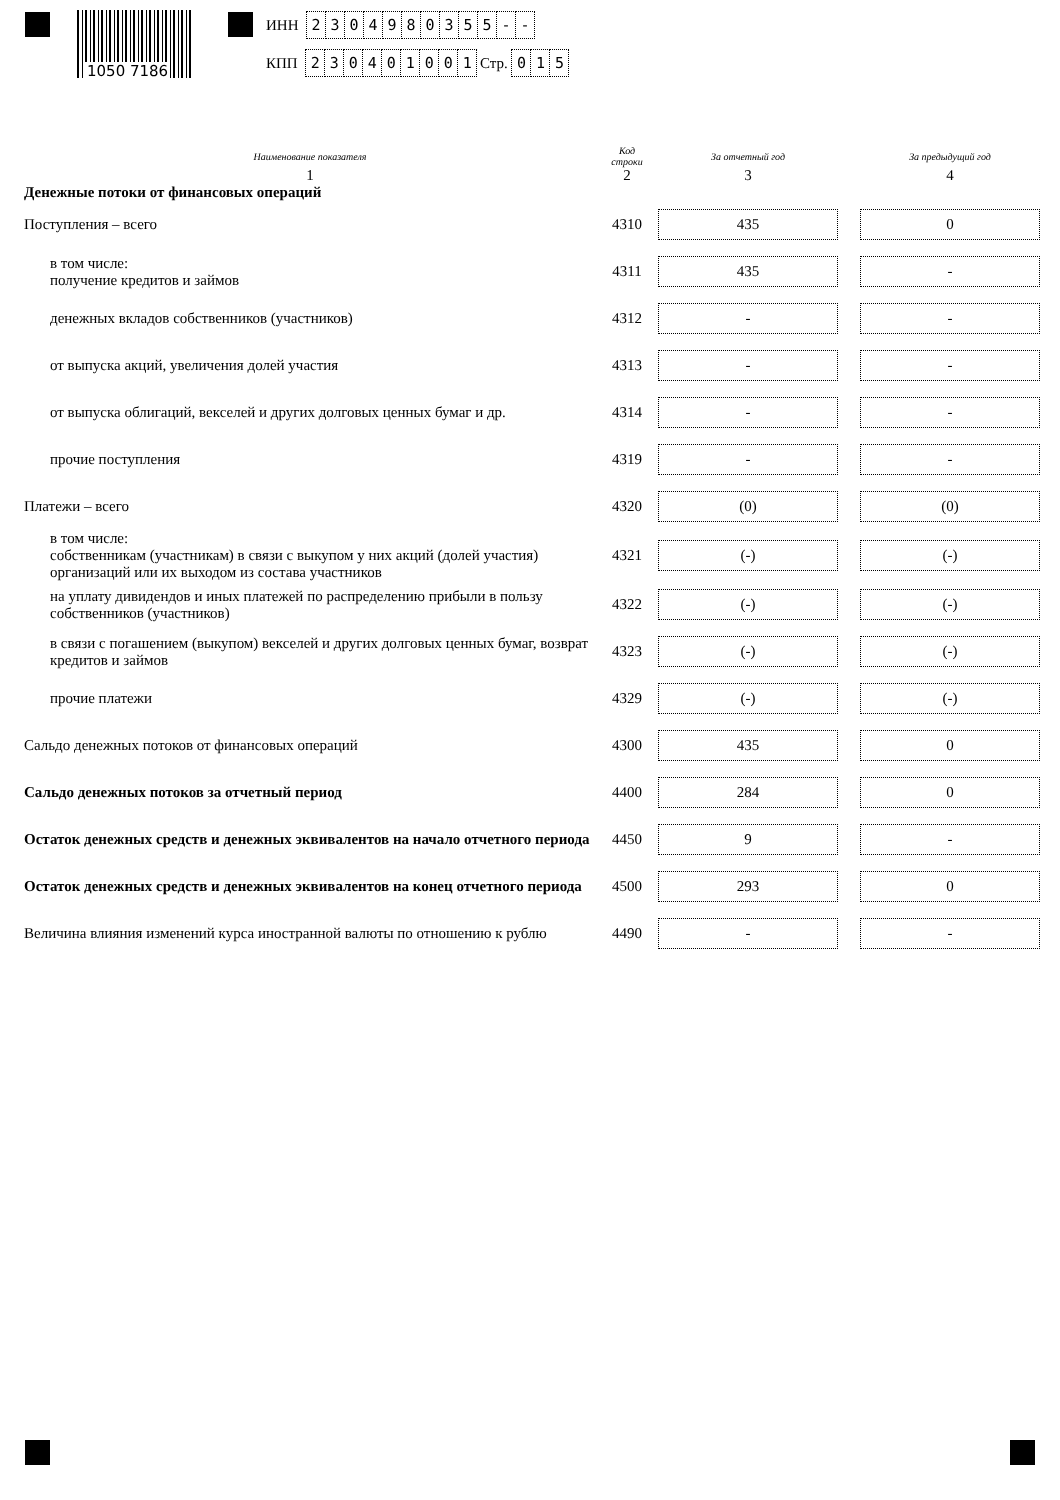1050 7186
ИНН 2304980355 - -
КПП 230401001 Стр. 0 1 5
| Наименование показателя | Код строки | За отчетный год | | За предыдущий год |
| --- | --- | --- | --- | --- |
| 1 | 2 | 3 | | 4 |
| Денежные потоки от финансовых операций | | | | |
| Поступления – всего | 4310 | 435 | | 0 |
| в том числе: получение кредитов и займов | 4311 | 435 | | - |
| денежных вкладов собственников (участников) | 4312 | - | | - |
| от выпуска акций, увеличения долей участия | 4313 | - | | - |
| от выпуска облигаций, векселей и других долговых ценных бумаг и др. | 4314 | - | | - |
| прочие поступления | 4319 | - | | - |
| Платежи – всего | 4320 | (0) | | (0) |
| в том числе: собственникам (участникам) в связи с выкупом у них акций (долей участия) организаций или их выходом из состава участников | 4321 | (-) | | (-) |
| на уплату дивидендов и иных платежей по распределению прибыли в пользу собственников (участников) | 4322 | (-) | | (-) |
| в связи с погашением (выкупом) векселей и других долговых ценных бумаг, возврат кредитов и займов | 4323 | (-) | | (-) |
| прочие платежи | 4329 | (-) | | (-) |
| Сальдо денежных потоков от финансовых операций | 4300 | 435 | | 0 |
| Сальдо денежных потоков за отчетный период | 4400 | 284 | | 0 |
| Остаток денежных средств и денежных эквивалентов на начало отчетного периода | 4450 | 9 | | - |
| Остаток денежных средств и денежных эквивалентов на конец отчетного периода | 4500 | 293 | | 0 |
| Величина влияния изменений курса иностранной валюты по отношению к рублю | 4490 | - | | - |